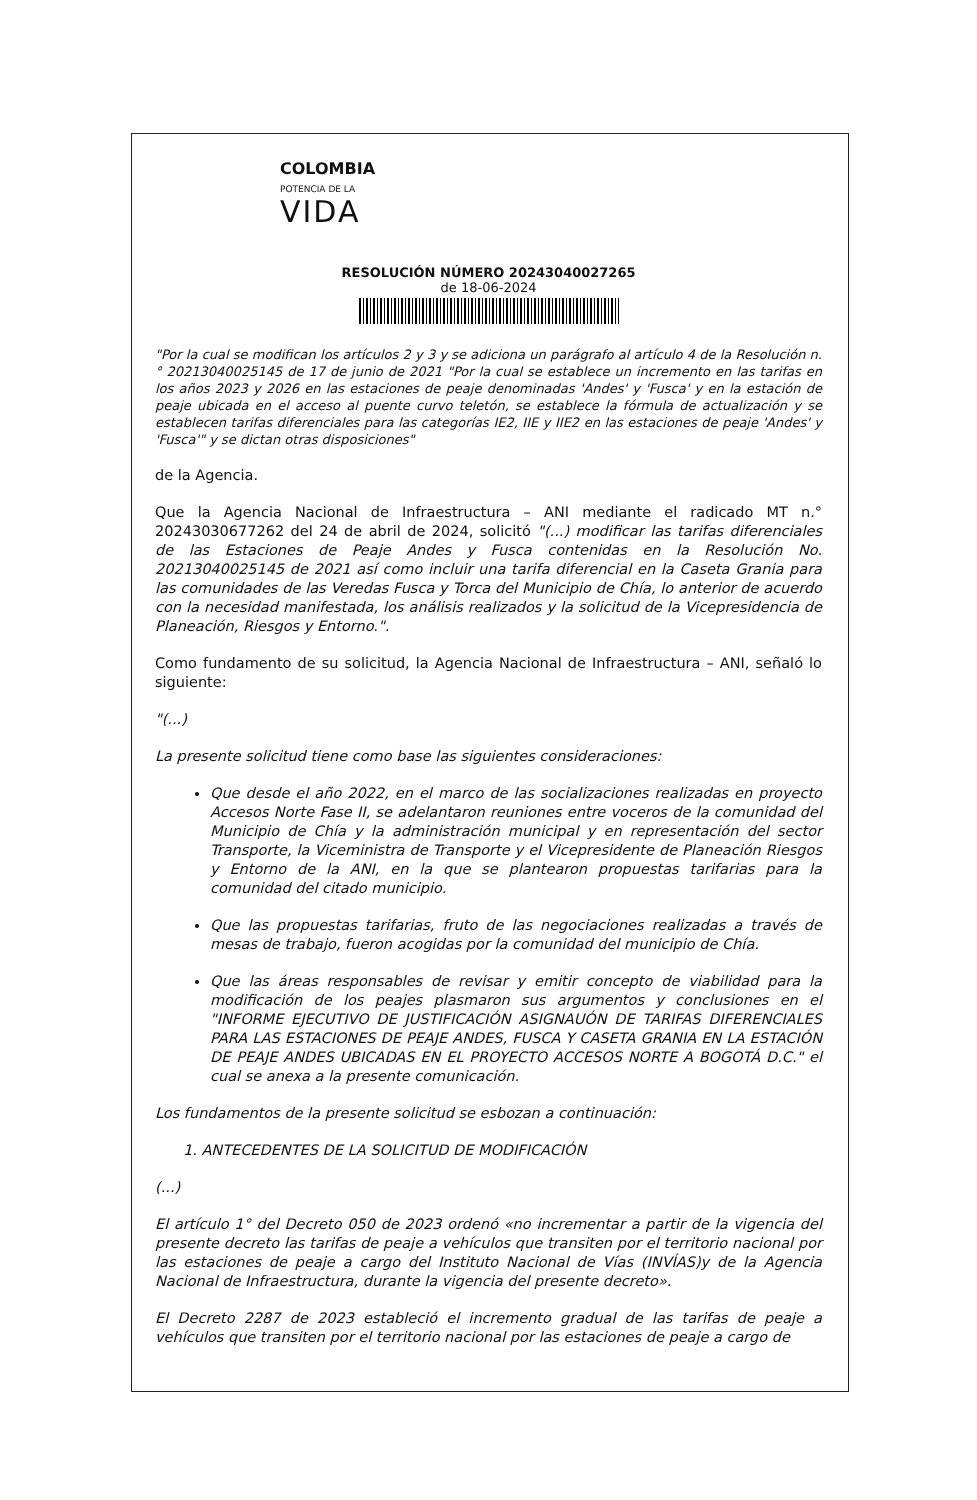COLOMBIA
POTENCIA DE LA
VIDA
RESOLUCIÓN NÚMERO 20243040027265
de 18-06-2024
"Por la cual se modifican los artículos 2 y 3 y se adiciona un parágrafo al artículo 4 de la Resolución n.° 20213040025145 de 17 de junio de 2021 "Por la cual se establece un incremento en las tarifas en los años 2023 y 2026 en las estaciones de peaje denominadas 'Andes' y 'Fusca' y en la estación de peaje ubicada en el acceso al puente curvo teletón, se establece la fórmula de actualización y se establecen tarifas diferenciales para las categorías IE2, IIE y IIE2 en las estaciones de peaje 'Andes' y 'Fusca'" y se dictan otras disposiciones"
de la Agencia.
Que la Agencia Nacional de Infraestructura – ANI mediante el radicado MT n.° 20243030677262 del 24 de abril de 2024, solicitó "(...) modificar las tarifas diferenciales de las Estaciones de Peaje Andes y Fusca contenidas en la Resolución No. 20213040025145 de 2021 así como incluir una tarifa diferencial en la Caseta Grania para las comunidades de las Veredas Fusca y Torca del Municipio de Chía, lo anterior de acuerdo con la necesidad manifestada, los análisis realizados y la solicitud de la Vicepresidencia de Planeación, Riesgos y Entorno.".
Como fundamento de su solicitud, la Agencia Nacional de Infraestructura – ANI, señaló lo siguiente:
"(...)
La presente solicitud tiene como base las siguientes consideraciones:
Que desde el año 2022, en el marco de las socializaciones realizadas en proyecto Accesos Norte Fase II, se adelantaron reuniones entre voceros de la comunidad del Municipio de Chía y la administración municipal y en representación del sector Transporte, la Viceministra de Transporte y el Vicepresidente de Planeación Riesgos y Entorno de la ANI, en la que se plantearon propuestas tarifarias para la comunidad del citado municipio.
Que las propuestas tarifarias, fruto de las negociaciones realizadas a través de mesas de trabajo, fueron acogidas por la comunidad del municipio de Chía.
Que las áreas responsables de revisar y emitir concepto de viabilidad para la modificación de los peajes plasmaron sus argumentos y conclusiones en el "INFORME EJECUTIVO DE JUSTIFICACIÓN ASIGNAUÓN DE TARIFAS DIFERENCIALES PARA LAS ESTACIONES DE PEAJE ANDES, FUSCA Y CASETA GRANIA EN LA ESTACIÓN DE PEAJE ANDES UBICADAS EN EL PROYECTO ACCESOS NORTE A BOGOTÁ D.C." el cual se anexa a la presente comunicación.
Los fundamentos de la presente solicitud se esbozan a continuación:
1. ANTECEDENTES DE LA SOLICITUD DE MODIFICACIÓN
(...)
El artículo 1° del Decreto 050 de 2023 ordenó «no incrementar a partir de la vigencia del presente decreto las tarifas de peaje a vehículos que transiten por el territorio nacional por las estaciones de peaje a cargo del Instituto Nacional de Vías (INVÍAS)y de la Agencia Nacional de Infraestructura, durante la vigencia del presente decreto».
El Decreto 2287 de 2023 estableció el incremento gradual de las tarifas de peaje a vehículos que transiten por el territorio nacional por las estaciones de peaje a cargo de